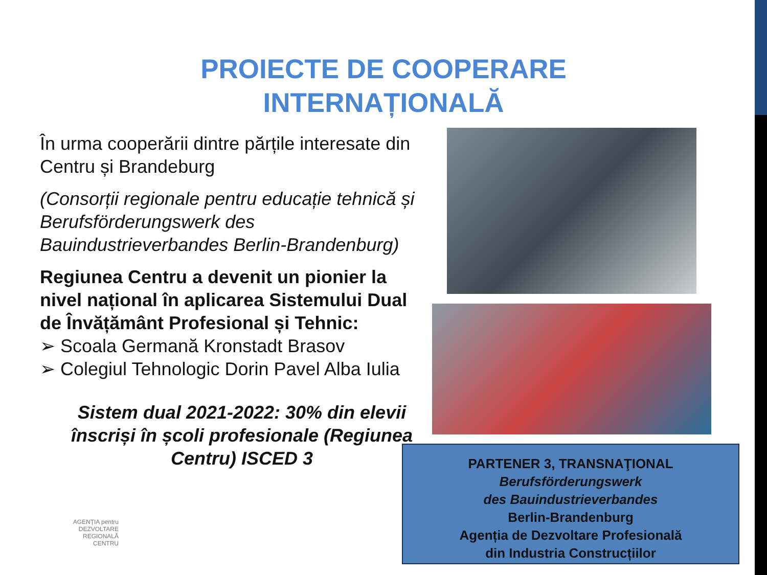PROIECTE DE COOPERARE
INTERNAȚIONALĂ
În urma cooperării dintre părțile interesate din Centru și Brandeburg
(Consorții regionale pentru educație tehnică și Berufsförderungswerk des Bauindustrieverbandes Berlin-Brandenburg)
Regiunea Centru a devenit un pionier la nivel național în aplicarea Sistemului Dual de Învățământ Profesional și Tehnic:
➢ Scoala Germană Kronstadt Brasov
➢ Colegiul Tehnologic Dorin Pavel Alba Iulia
Sistem dual 2021-2022: 30% din elevii înscriși în școli profesionale (Regiunea Centru) ISCED 3
PARTENER 3, TRANSNAŢIONAL
Berufsförderungswerk
des Bauindustrieverbandes
Berlin-Brandenburg
Agenția de Dezvoltare Profesională
din Industria Construcțiilor
AGENȚIA pentru
DEZVOLTARE
REGIONALĂ
CENTRU